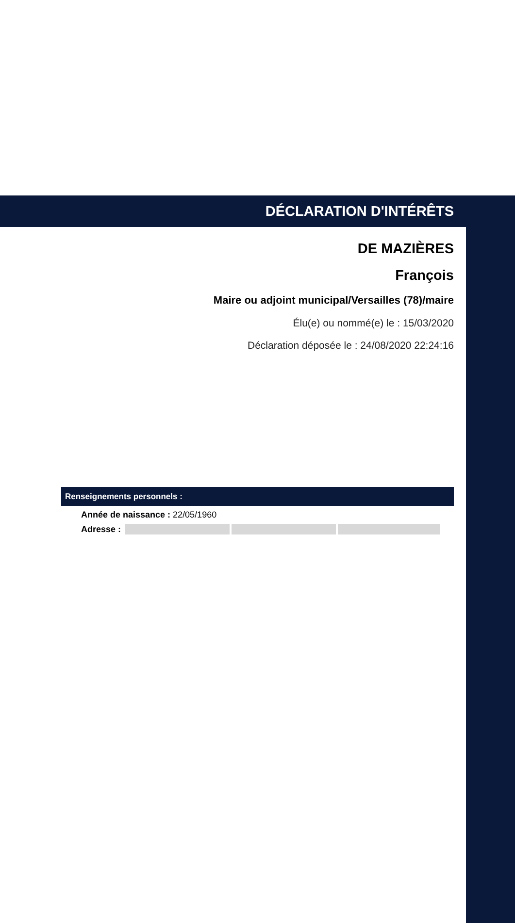DÉCLARATION D'INTÉRÊTS
DE MAZIÈRES
François
Maire ou adjoint municipal/Versailles (78)/maire
Élu(e) ou nommé(e) le : 15/03/2020
Déclaration déposée le : 24/08/2020 22:24:16
Renseignements personnels :
Année de naissance : 22/05/1960
Adresse :